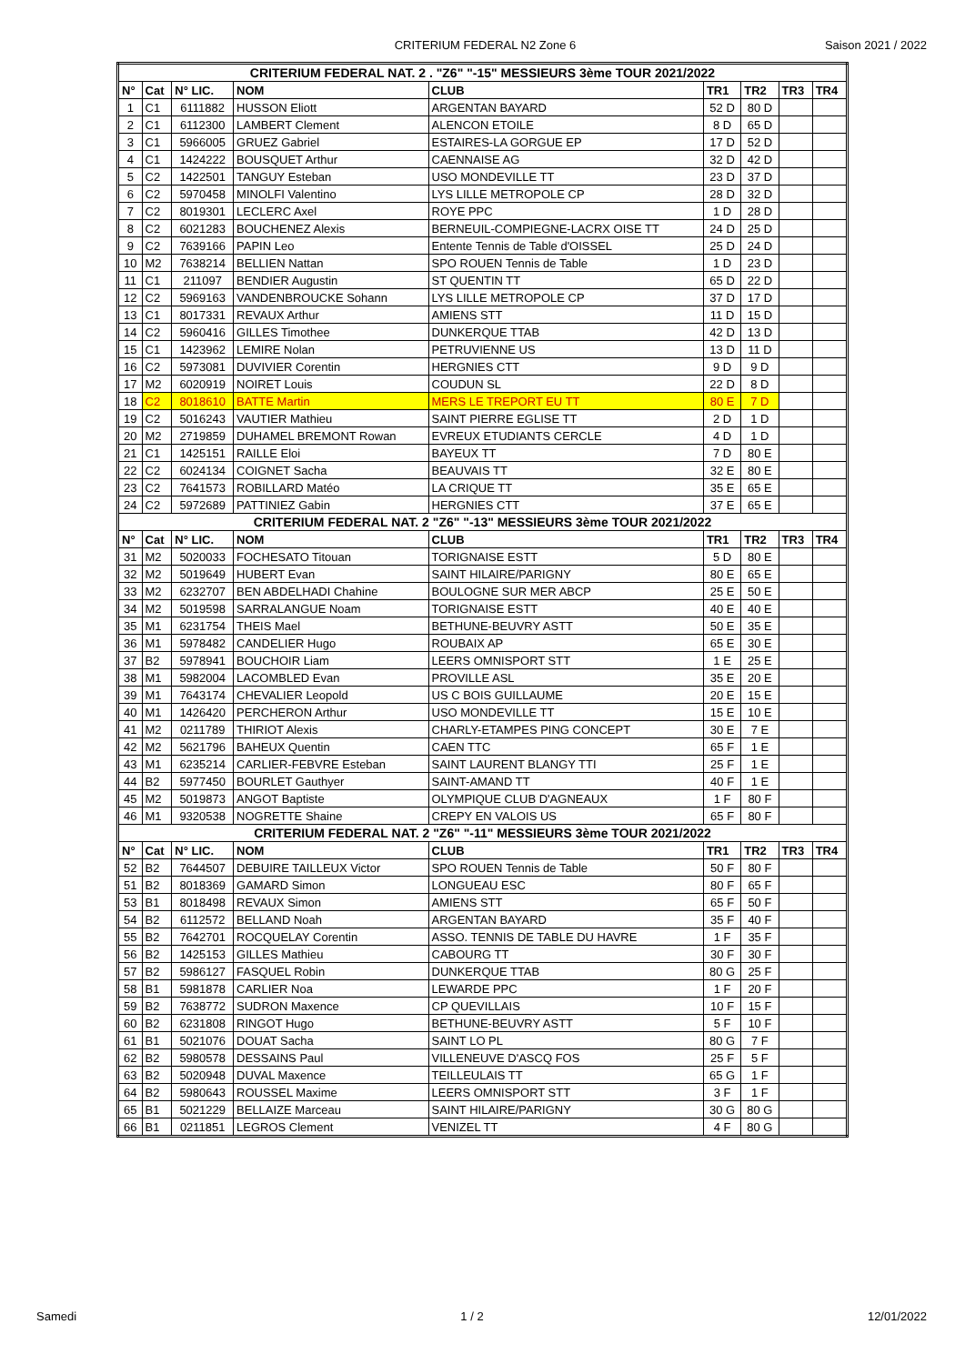CRITERIUM FEDERAL N2 Zone 6 Saison 2021 / 2022
| CRITERIUM FEDERAL NAT. 2 . "Z6" "-15" MESSIEURS 3ème TOUR 2021/2022 | | | | | | | | |
| N° | Cat | N° LIC. | NOM | CLUB | TR1 | TR2 | TR3 | TR4 |
| 1 | C1 | 6111882 | HUSSON Eliott | ARGENTAN BAYARD | 52 D | 80 D | | |
| 2 | C1 | 6112300 | LAMBERT Clement | ALENCON ETOILE | 8 D | 65 D | | |
| 3 | C1 | 5966005 | GRUEZ Gabriel | ESTAIRES-LA GORGUE EP | 17 D | 52 D | | |
| 4 | C1 | 1424222 | BOUSQUET Arthur | CAENNAISE AG | 32 D | 42 D | | |
| 5 | C2 | 1422501 | TANGUY Esteban | USO MONDEVILLE TT | 23 D | 37 D | | |
| 6 | C2 | 5970458 | MINOLFI Valentino | LYS LILLE METROPOLE CP | 28 D | 32 D | | |
| 7 | C2 | 8019301 | LECLERC Axel | ROYE PPC | 1 D | 28 D | | |
| 8 | C2 | 6021283 | BOUCHENEZ Alexis | BERNEUIL-COMPIEGNE-LACRX OISE TT | 24 D | 25 D | | |
| 9 | C2 | 7639166 | PAPIN Leo | Entente Tennis de Table d'OISSEL | 25 D | 24 D | | |
| 10 | M2 | 7638214 | BELLIEN Nattan | SPO ROUEN Tennis de Table | 1 D | 23 D | | |
| 11 | C1 | 211097 | BENDIER Augustin | ST QUENTIN TT | 65 D | 22 D | | |
| 12 | C2 | 5969163 | VANDENBROUCKE Sohann | LYS LILLE METROPOLE CP | 37 D | 17 D | | |
| 13 | C1 | 8017331 | REVAUX Arthur | AMIENS STT | 11 D | 15 D | | |
| 14 | C2 | 5960416 | GILLES Timothee | DUNKERQUE TTAB | 42 D | 13 D | | |
| 15 | C1 | 1423962 | LEMIRE Nolan | PETRUVIENNE US | 13 D | 11 D | | |
| 16 | C2 | 5973081 | DUVIVIER Corentin | HERGNIES CTT | 9 D | 9 D | | |
| 17 | M2 | 6020919 | NOIRET Louis | COUDUN SL | 22 D | 8 D | | |
| 18 | C2 | 8018610 | BATTE Martin | MERS LE TREPORT EU TT | 80 E | 7 D | | |
| 19 | C2 | 5016243 | VAUTIER Mathieu | SAINT PIERRE EGLISE TT | 2 D | 1 D | | |
| 20 | M2 | 2719859 | DUHAMEL BREMONT Rowan | EVREUX ETUDIANTS CERCLE | 4 D | 1 D | | |
| 21 | C1 | 1425151 | RAILLE Eloi | BAYEUX TT | 7 D | 80 E | | |
| 22 | C2 | 6024134 | COIGNET Sacha | BEAUVAIS TT | 32 E | 80 E | | |
| 23 | C2 | 7641573 | ROBILLARD Matéo | LA CRIQUE TT | 35 E | 65 E | | |
| 24 | C2 | 5972689 | PATTINIEZ Gabin | HERGNIES CTT | 37 E | 65 E | | |
| CRITERIUM FEDERAL NAT. 2 "Z6" "-13" MESSIEURS 3ème TOUR 2021/2022 | | | | | | | | |
| N° | Cat | N° LIC. | NOM | CLUB | TR1 | TR2 | TR3 | TR4 |
| 31 | M2 | 5020033 | FOCHESATO Titouan | TORIGNAISE ESTT | 5 D | 80 E | | |
| 32 | M2 | 5019649 | HUBERT Evan | SAINT HILAIRE/PARIGNY | 80 E | 65 E | | |
| 33 | M2 | 6232707 | BEN ABDELHADI Chahine | BOULOGNE SUR MER ABCP | 25 E | 50 E | | |
| 34 | M2 | 5019598 | SARRALANGUE Noam | TORIGNAISE ESTT | 40 E | 40 E | | |
| 35 | M1 | 6231754 | THEIS Mael | BETHUNE-BEUVRY ASTT | 50 E | 35 E | | |
| 36 | M1 | 5978482 | CANDELIER Hugo | ROUBAIX AP | 65 E | 30 E | | |
| 37 | B2 | 5978941 | BOUCHOIR Liam | LEERS OMNISPORT STT | 1 E | 25 E | | |
| 38 | M1 | 5982004 | LACOMBLED Evan | PROVILLE ASL | 35 E | 20 E | | |
| 39 | M1 | 7643174 | CHEVALIER Leopold | US C BOIS GUILLAUME | 20 E | 15 E | | |
| 40 | M1 | 1426420 | PERCHERON Arthur | USO MONDEVILLE TT | 15 E | 10 E | | |
| 41 | M2 | 0211789 | THIRIOT Alexis | CHARLY-ETAMPES PING CONCEPT | 30 E | 7 E | | |
| 42 | M2 | 5621796 | BAHEUX Quentin | CAEN TTC | 65 F | 1 E | | |
| 43 | M1 | 6235214 | CARLIER-FEBVRE Esteban | SAINT LAURENT BLANGY TTI | 25 F | 1 E | | |
| 44 | B2 | 5977450 | BOURLET Gauthyer | SAINT-AMAND TT | 40 F | 1 E | | |
| 45 | M2 | 5019873 | ANGOT Baptiste | OLYMPIQUE CLUB D'AGNEAUX | 1 F | 80 F | | |
| 46 | M1 | 9320538 | NOGRETTE Shaine | CREPY EN VALOIS US | 65 F | 80 F | | |
| CRITERIUM FEDERAL NAT. 2 "Z6" "-11" MESSIEURS 3ème TOUR 2021/2022 | | | | | | | | |
| N° | Cat | N° LIC. | NOM | CLUB | TR1 | TR2 | TR3 | TR4 |
| 52 | B2 | 7644507 | DEBUIRE TAILLEUX Victor | SPO ROUEN Tennis de Table | 50 F | 80 F | | |
| 51 | B2 | 8018369 | GAMARD Simon | LONGUEAU ESC | 80 F | 65 F | | |
| 53 | B1 | 8018498 | REVAUX Simon | AMIENS STT | 65 F | 50 F | | |
| 54 | B2 | 6112572 | BELLAND Noah | ARGENTAN BAYARD | 35 F | 40 F | | |
| 55 | B2 | 7642701 | ROCQUELAY Corentin | ASSO. TENNIS DE TABLE DU HAVRE | 1 F | 35 F | | |
| 56 | B2 | 1425153 | GILLES Mathieu | CABOURG TT | 30 F | 30 F | | |
| 57 | B2 | 5986127 | FASQUEL Robin | DUNKERQUE TTAB | 80 G | 25 F | | |
| 58 | B1 | 5981878 | CARLIER Noa | LEWARDE PPC | 1 F | 20 F | | |
| 59 | B2 | 7638772 | SUDRON Maxence | CP QUEVILLAIS | 10 F | 15 F | | |
| 60 | B2 | 6231808 | RINGOT Hugo | BETHUNE-BEUVRY ASTT | 5 F | 10 F | | |
| 61 | B1 | 5021076 | DOUAT Sacha | SAINT LO PL | 80 G | 7 F | | |
| 62 | B2 | 5980578 | DESSAINS Paul | VILLENEUVE D'ASCQ FOS | 25 F | 5 F | | |
| 63 | B2 | 5020948 | DUVAL Maxence | TEILLEULAIS TT | 65 G | 1 F | | |
| 64 | B2 | 5980643 | ROUSSEL Maxime | LEERS OMNISPORT STT | 3 F | 1 F | | |
| 65 | B1 | 5021229 | BELLAIZE Marceau | SAINT HILAIRE/PARIGNY | 30 G | 80 G | | |
| 66 | B1 | 0211851 | LEGROS Clement | VENIZEL TT | 4 F | 80 G | | |
Samedi 1 / 2 12/01/2022